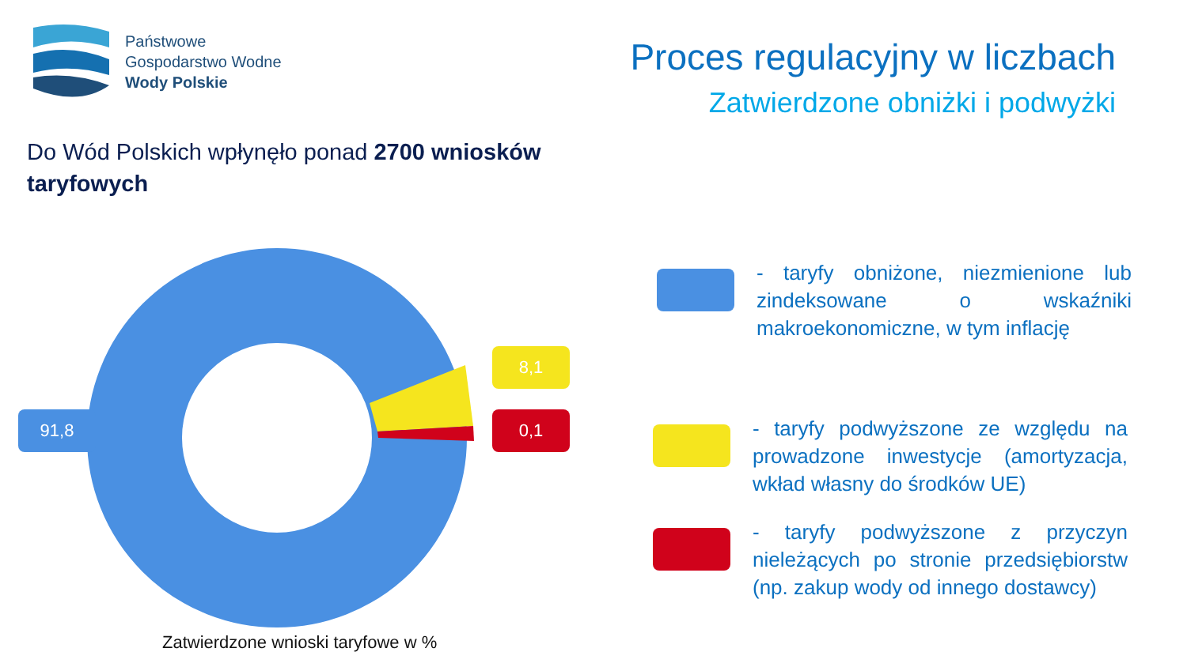Państwowe
Gospodarstwo Wodne
Wody Polskie
Proces regulacyjny w liczbach
Zatwierdzone obniżki i podwyżki
Do Wód Polskich wpłynęło ponad 2700 wniosków taryfowych
91,8
8,1
0,1
Zatwierdzone wnioski taryfowe w %
- taryfy obniżone, niezmienione lub zindeksowane o wskaźniki makroekonomiczne, w tym inflację
- taryfy podwyższone ze względu na prowadzone inwestycje (amortyzacja, wkład własny do środków UE)
- taryfy podwyższone z przyczyn nieleżących po stronie przedsiębiorstw (np. zakup wody od innego dostawcy)